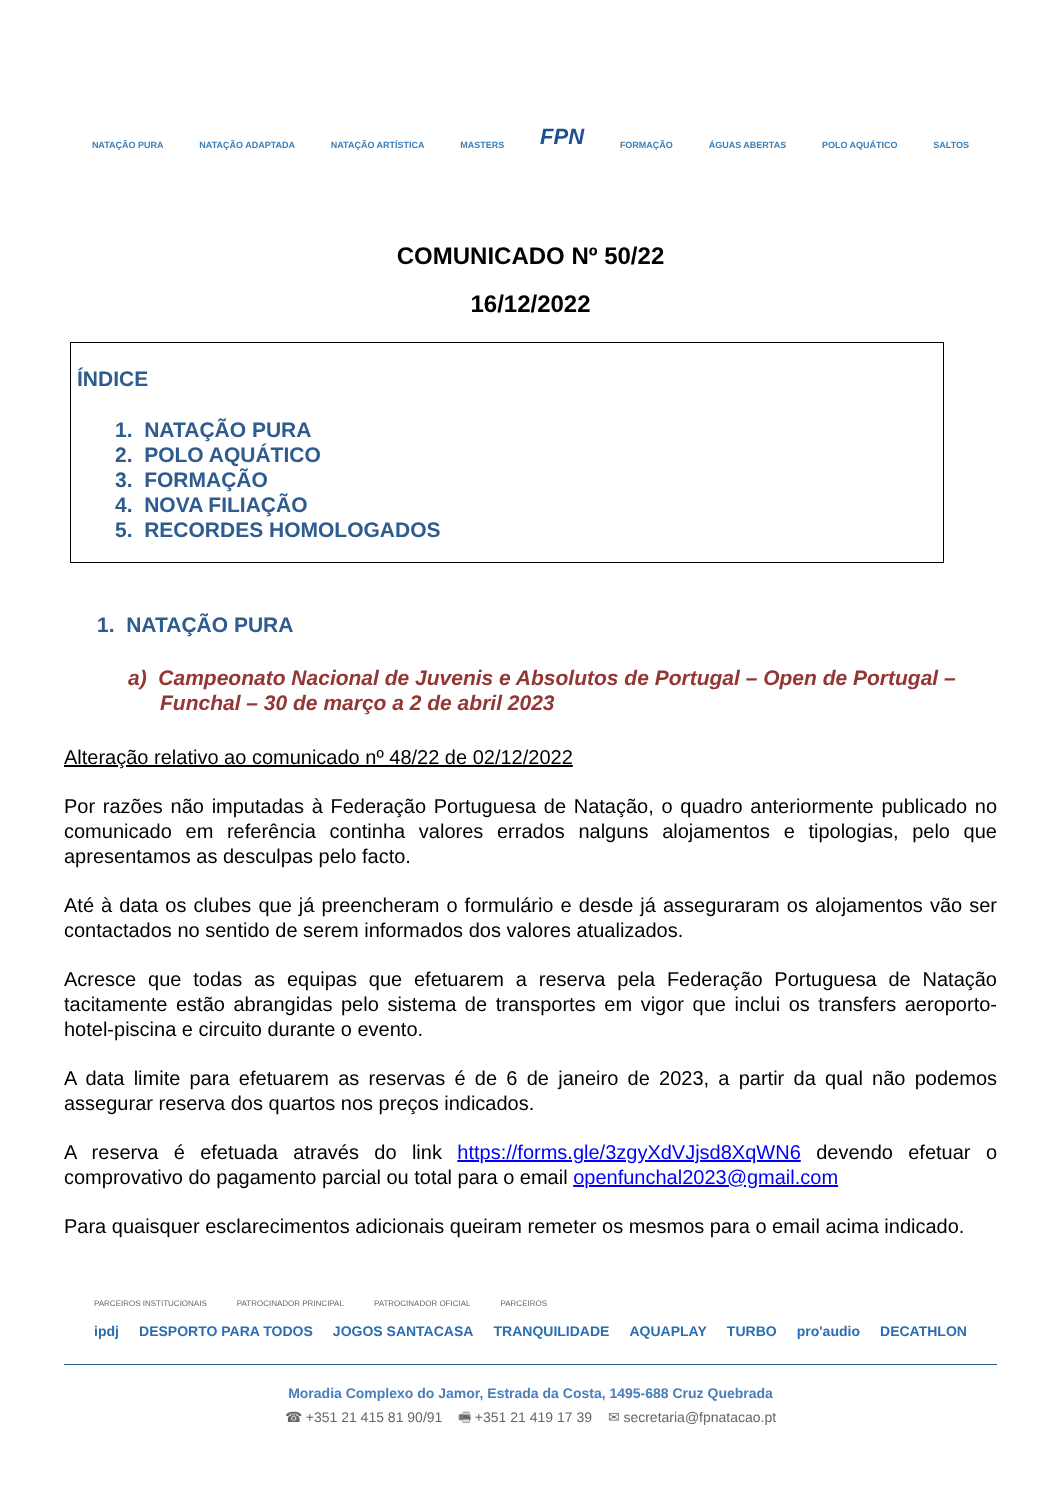NATAÇÃO PURA NATAÇÃO ADAPTADA NATAÇÃO ARTÍSTICA MASTERS FPN FORMAÇÃO ÁGUAS ABERTAS POLO AQUÁTICO SALTOS
COMUNICADO Nº 50/22
16/12/2022
ÍNDICE
1. NATAÇÃO PURA
2. POLO AQUÁTICO
3. FORMAÇÃO
4. NOVA FILIAÇÃO
5. RECORDES HOMOLOGADOS
1. NATAÇÃO PURA
a) Campeonato Nacional de Juvenis e Absolutos de Portugal – Open de Portugal – Funchal – 30 de março a 2 de abril 2023
Alteração relativo ao comunicado nº 48/22 de 02/12/2022
Por razões não imputadas à Federação Portuguesa de Natação, o quadro anteriormente publicado no comunicado em referência continha valores errados nalguns alojamentos e tipologias, pelo que apresentamos as desculpas pelo facto.
Até à data os clubes que já preencheram o formulário e desde já asseguraram os alojamentos vão ser contactados no sentido de serem informados dos valores atualizados.
Acresce que todas as equipas que efetuarem a reserva pela Federação Portuguesa de Natação tacitamente estão abrangidas pelo sistema de transportes em vigor que inclui os transfers aeroporto-hotel-piscina e circuito durante o evento.
A data limite para efetuarem as reservas é de 6 de janeiro de 2023, a partir da qual não podemos assegurar reserva dos quartos nos preços indicados.
A reserva é efetuada através do link https://forms.gle/3zgyXdVJjsd8XqWN6 devendo efetuar o comprovativo do pagamento parcial ou total para o email openfunchal2023@gmail.com
Para quaisquer esclarecimentos adicionais queiram remeter os mesmos para o email acima indicado.
PARCEIROS INSTITUCIONAIS PATROCINADOR PRINCIPAL PATROCINADOR OFICIAL PARCEIROS
ipdj DESPORTO PARA TODOS JOGOS SANTACASA TRANQUILIDADE AQUAPLAY TURBO pro'audio DECATHLON
Moradia Complexo do Jamor, Estrada da Costa, 1495-688 Cruz Quebrada
☎ +351 21 415 81 90/91 🖷 +351 21 419 17 39 ✉ secretaria@fpnatacao.pt